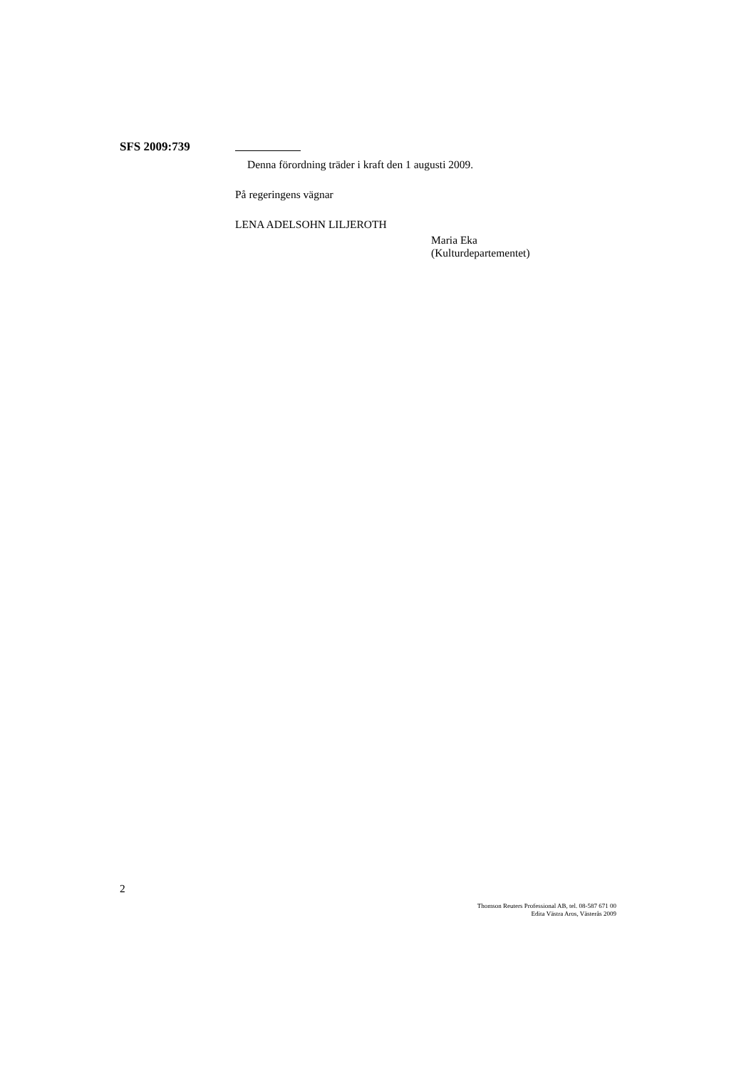SFS 2009:739
Denna förordning träder i kraft den 1 augusti 2009.
På regeringens vägnar
LENA ADELSOHN LILJEROTH
Maria Eka
(Kulturdepartementet)
2
Thomson Reuters Professional AB, tel. 08-587 671 00
Edita Västra Aros, Västerås 2009